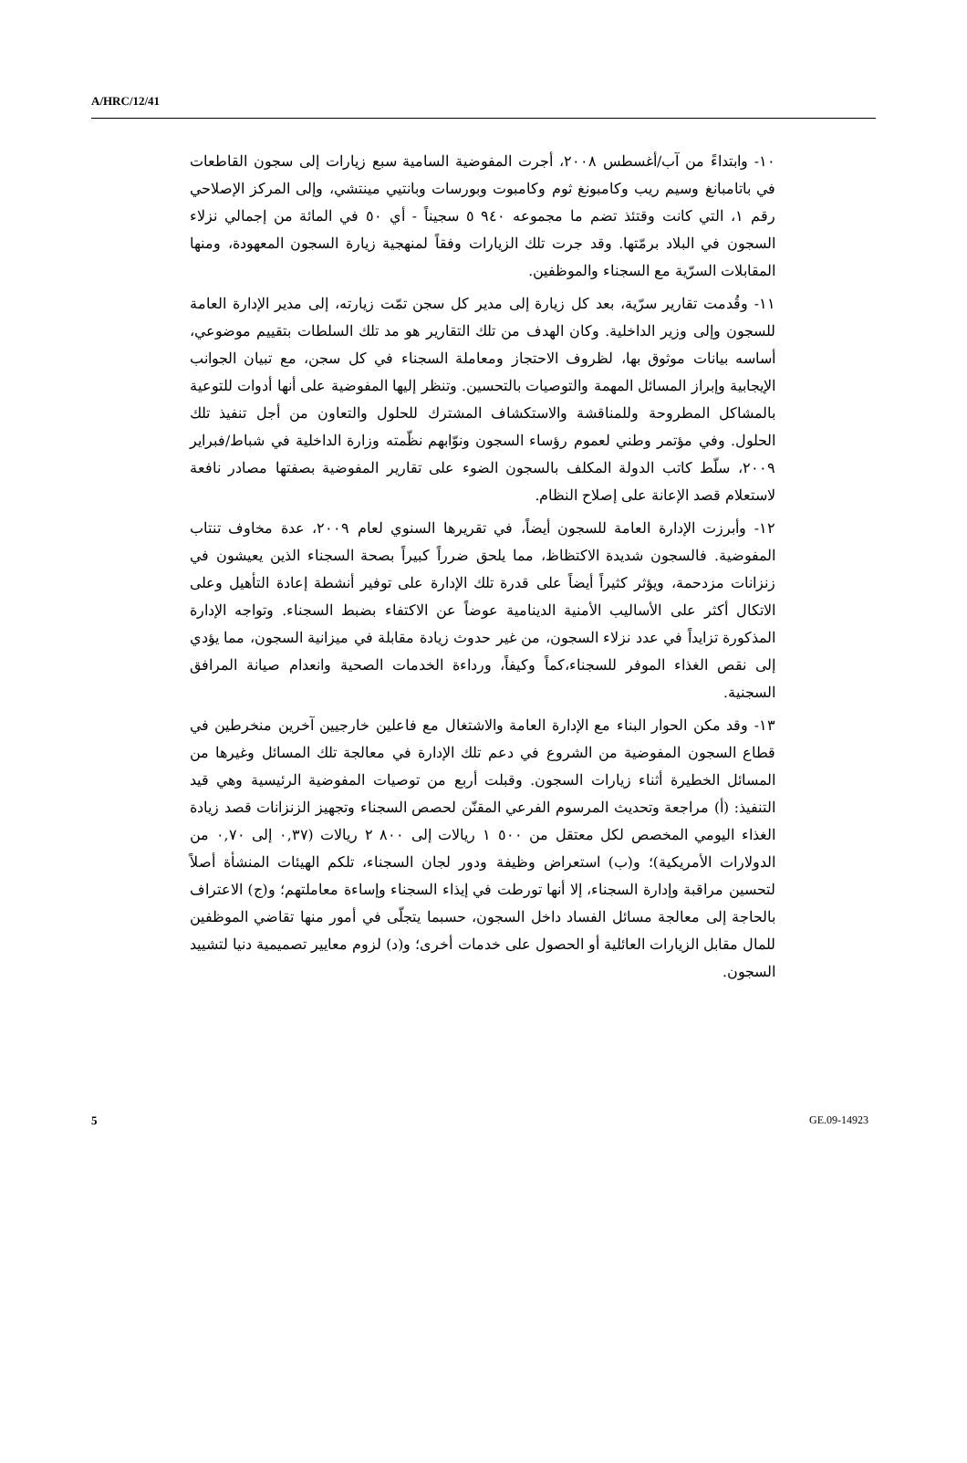A/HRC/12/41
١٠- وابتداءً من آب/أغسطس ٢٠٠٨، أجرت المفوضية السامية سبع زيارات إلى سجون القاطعات في باتامبانغ وسيم ريب وكامبونغ ثوم وكامبوت وبورسات وبانتيي مينتشي، وإلى المركز الإصلاحي رقم ١، التي كانت وقتئذ تضم ما مجموعه ٩٤٠ ٥ سجيناً - أي ٥٠ في المائة من إجمالي نزلاء السجون في البلاد برمّتها. وقد جرت تلك الزيارات وفقاً لمنهجية زيارة السجون المعهودة، ومنها المقابلات السرّية مع السجناء والموظفين.
١١- وقُدمت تقارير سرّية، بعد كل زيارة إلى مدير كل سجن تمّت زيارته، إلى مدير الإدارة العامة للسجون وإلى وزير الداخلية. وكان الهدف من تلك التقارير هو مد تلك السلطات بتقييم موضوعي، أساسه بيانات موثوق بها، لظروف الاحتجاز ومعاملة السجناء في كل سجن، مع تبيان الجوانب الإيجابية وإبراز المسائل المهمة والتوصيات بالتحسين. وتنظر إليها المفوضية على أنها أدوات للتوعية بالمشاكل المطروحة وللمناقشة والاستكشاف المشترك للحلول والتعاون من أجل تنفيذ تلك الحلول. وفي مؤتمر وطني لعموم رؤساء السجون ونوّابهم نظّمته وزارة الداخلية في شباط/فبراير ٢٠٠٩، سلّط كاتب الدولة المكلف بالسجون الضوء على تقارير المفوضية بصفتها مصادر نافعة لاستعلام قصد الإعانة على إصلاح النظام.
١٢- وأبرزت الإدارة العامة للسجون أيضاً، في تقريرها السنوي لعام ٢٠٠٩، عدة مخاوف تنتاب المفوضية. فالسجون شديدة الاكتظاظ، مما يلحق ضرراً كبيراً بصحة السجناء الذين يعيشون في زنزانات مزدحمة، ويؤثر كثيراً أيضاً على قدرة تلك الإدارة على توفير أنشطة إعادة التأهيل وعلى الاتكال أكثر على الأساليب الأمنية الدينامية عوضاً عن الاكتفاء بضبط السجناء. وتواجه الإدارة المذكورة تزايداً في عدد نزلاء السجون، من غير حدوث زيادة مقابلة في ميزانية السجون، مما يؤدي إلى نقص الغذاء الموفر للسجناء،كماً وكيفاً، ورداءة الخدمات الصحية وانعدام صيانة المرافق السجنية.
١٣- وقد مكن الحوار البناء مع الإدارة العامة والاشتغال مع فاعلين خارجيين آخرين منخرطين في قطاع السجون المفوضية من الشروع في دعم تلك الإدارة في معالجة تلك المسائل وغيرها من المسائل الخطيرة أثناء زيارات السجون. وقبلت أربع من توصيات المفوضية الرئيسية وهي قيد التنفيذ: (أ) مراجعة وتحديث المرسوم الفرعي المقنّن لحصص السجناء وتجهيز الزنزانات قصد زيادة الغذاء اليومي المخصص لكل معتقل من ٥٠٠ ١ ريالات إلى ٨٠٠ ٢ ريالات (٠,٣٧ إلى ٠,٧٠ من الدولارات الأمريكية)؛ و(ب) استعراض وظيفة ودور لجان السجناء، تلكم الهيئات المنشأة أصلاً لتحسين مراقبة وإدارة السجناء، إلا أنها تورطت في إيذاء السجناء وإساءة معاملتهم؛ و(ج) الاعتراف بالحاجة إلى معالجة مسائل الفساد داخل السجون، حسبما يتجلّى في أمور منها تقاضي الموظفين للمال مقابل الزيارات العائلية أو الحصول على خدمات أخرى؛ و(د) لزوم معايير تصميمية دنيا لتشييد السجون.
5 GE.09-14923